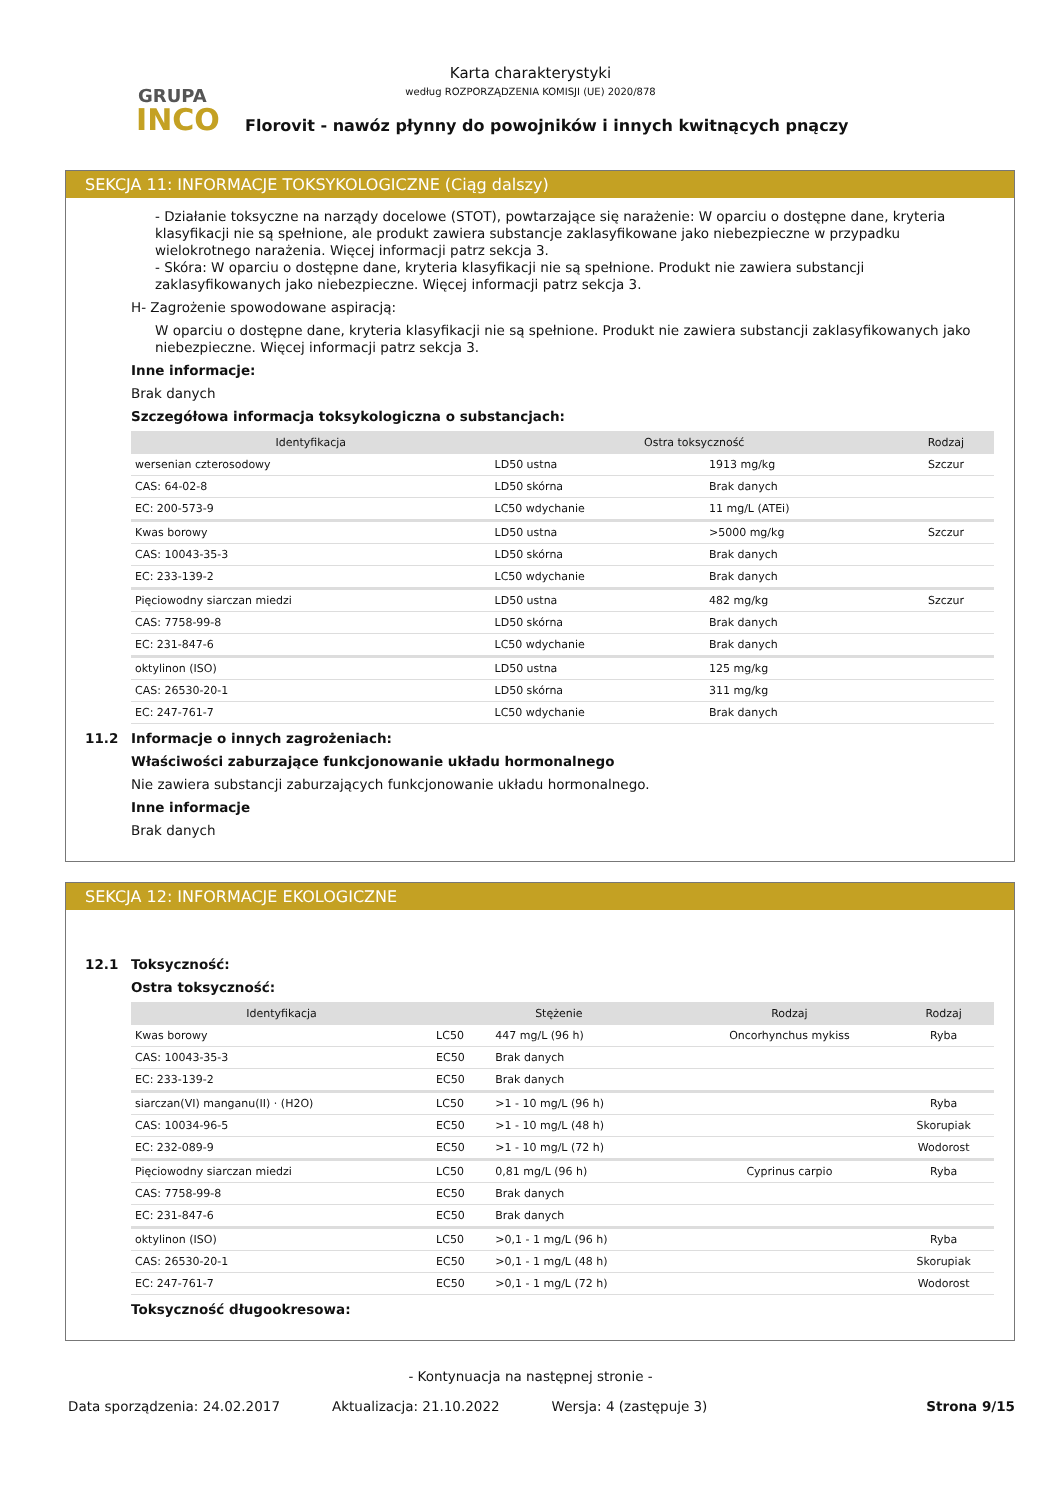GRUPA
INCO
Karta charakterystyki
według ROZPORZĄDZENIA KOMISJI (UE) 2020/878
Florovit - nawóz płynny do powojników i innych kwitnących pnączy
SEKCJA 11: INFORMACJE TOKSYKOLOGICZNE (Ciąg dalszy)
- Działanie toksyczne na narządy docelowe (STOT), powtarzające się narażenie: W oparciu o dostępne dane, kryteria klasyfikacji nie są spełnione, ale produkt zawiera substancje zaklasyfikowane jako niebezpieczne w przypadku wielokrotnego narażenia. Więcej informacji patrz sekcja 3.
- Skóra: W oparciu o dostępne dane, kryteria klasyfikacji nie są spełnione. Produkt nie zawiera substancji zaklasyfikowanych jako niebezpieczne. Więcej informacji patrz sekcja 3.
H- Zagrożenie spowodowane aspiracją:
W oparciu o dostępne dane, kryteria klasyfikacji nie są spełnione. Produkt nie zawiera substancji zaklasyfikowanych jako niebezpieczne. Więcej informacji patrz sekcja 3.
Inne informacje:
Brak danych
Szczegółowa informacja toksykologiczna o substancjach:
| Identyfikacja | Ostra toksyczność | | Rodzaj |
| --- | --- | --- | --- |
| wersenian czterosodowy | LD50 ustna | 1913 mg/kg | Szczur |
| CAS: 64-02-8 | LD50 skórna | Brak danych | |
| EC: 200-573-9 | LC50 wdychanie | 11 mg/L (ATEi) | |
| Kwas borowy | LD50 ustna | >5000 mg/kg | Szczur |
| CAS: 10043-35-3 | LD50 skórna | Brak danych | |
| EC: 233-139-2 | LC50 wdychanie | Brak danych | |
| Pięciowodny siarczan miedzi | LD50 ustna | 482 mg/kg | Szczur |
| CAS: 7758-99-8 | LD50 skórna | Brak danych | |
| EC: 231-847-6 | LC50 wdychanie | Brak danych | |
| oktylinon (ISO) | LD50 ustna | 125 mg/kg | |
| CAS: 26530-20-1 | LD50 skórna | 311 mg/kg | |
| EC: 247-761-7 | LC50 wdychanie | Brak danych | |
11.2 Informacje o innych zagrożeniach:
Właściwości zaburzające funkcjonowanie układu hormonalnego
Nie zawiera substancji zaburzających funkcjonowanie układu hormonalnego.
Inne informacje
Brak danych
SEKCJA 12: INFORMACJE EKOLOGICZNE
12.1 Toksyczność:
Ostra toksyczność:
| Identyfikacja | Stężenie | | Rodzaj | Rodzaj |
| --- | --- | --- | --- | --- |
| Kwas borowy | LC50 | 447 mg/L (96 h) | Oncorhynchus mykiss | Ryba |
| CAS: 10043-35-3 | EC50 | Brak danych | | |
| EC: 233-139-2 | EC50 | Brak danych | | |
| siarczan(VI) manganu(II) · (H2O) | LC50 | >1 - 10 mg/L (96 h) | | Ryba |
| CAS: 10034-96-5 | EC50 | >1 - 10 mg/L (48 h) | | Skorupiak |
| EC: 232-089-9 | EC50 | >1 - 10 mg/L (72 h) | | Wodorost |
| Pięciowodny siarczan miedzi | LC50 | 0,81 mg/L (96 h) | Cyprinus carpio | Ryba |
| CAS: 7758-99-8 | EC50 | Brak danych | | |
| EC: 231-847-6 | EC50 | Brak danych | | |
| oktylinon (ISO) | LC50 | >0,1 - 1 mg/L (96 h) | | Ryba |
| CAS: 26530-20-1 | EC50 | >0,1 - 1 mg/L (48 h) | | Skorupiak |
| EC: 247-761-7 | EC50 | >0,1 - 1 mg/L (72 h) | | Wodorost |
Toksyczność długookresowa:
- Kontynuacja na następnej stronie -
Data sporządzenia: 24.02.2017 Aktualizacja: 21.10.2022 Wersja: 4 (zastępuje 3) Strona 9/15